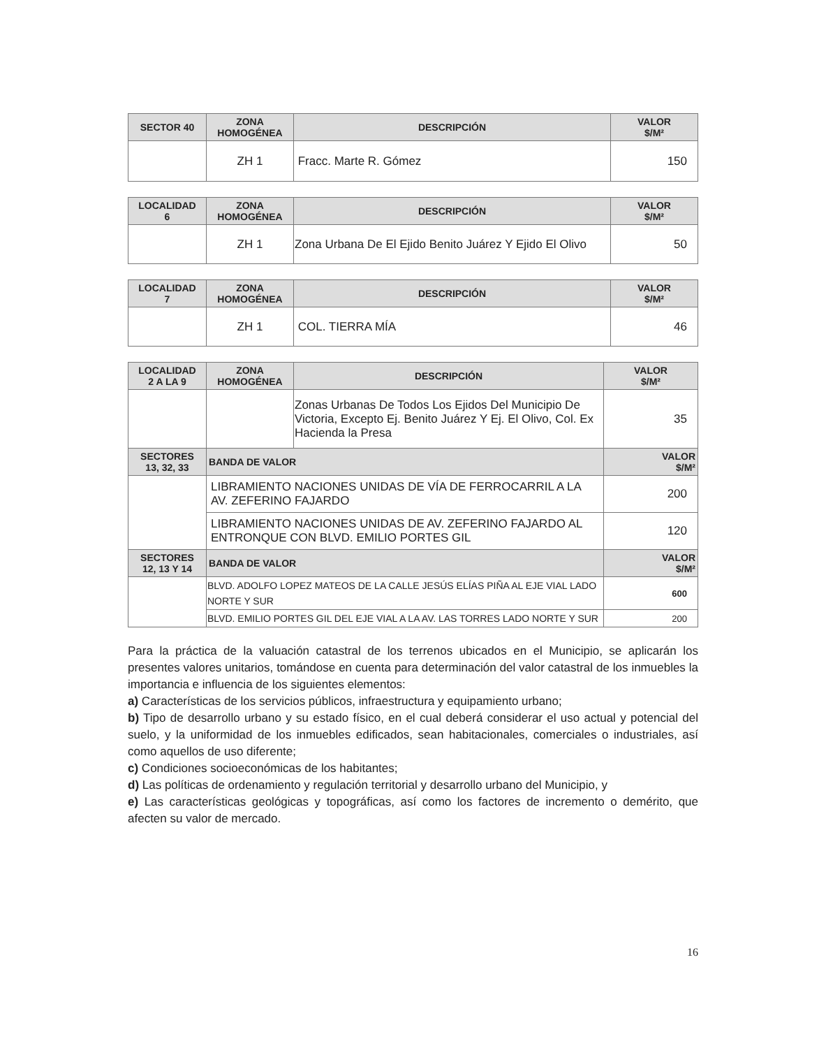| SECTOR 40 | ZONA HOMOGÉNEA | DESCRIPCIÓN | VALOR $/M² |
| --- | --- | --- | --- |
| | ZH 1 | Fracc. Marte R. Gómez | 150 |
| LOCALIDAD 6 | ZONA HOMOGÉNEA | DESCRIPCIÓN | VALOR $/M² |
| --- | --- | --- | --- |
| | ZH 1 | Zona Urbana De El Ejido Benito Juárez Y Ejido El Olivo | 50 |
| LOCALIDAD 7 | ZONA HOMOGÉNEA | DESCRIPCIÓN | VALOR $/M² |
| --- | --- | --- | --- |
| | ZH 1 | COL. TIERRA MÍA | 46 |
| LOCALIDAD 2 A LA 9 | ZONA HOMOGÉNEA | DESCRIPCIÓN | VALOR $/M² |
| --- | --- | --- | --- |
| | | Zonas Urbanas De Todos Los Ejidos Del Municipio De Victoria, Excepto Ej. Benito Juárez Y Ej. El Olivo, Col. Ex Hacienda la Presa | 35 |
| SECTORES 13, 32, 33 | BANDA DE VALOR | | VALOR $/M² |
| | LIBRAMIENTO NACIONES UNIDAS DE VÍA DE FERROCARRIL A LA AV. ZEFERINO FAJARDO | | 200 |
| | LIBRAMIENTO NACIONES UNIDAS DE AV. ZEFERINO FAJARDO AL ENTRONQUE CON BLVD. EMILIO PORTES GIL | | 120 |
| SECTORES 12, 13 Y 14 | BANDA DE VALOR | | VALOR $/M² |
| | BLVD. ADOLFO LOPEZ MATEOS DE LA CALLE JESÚS ELÍAS PIÑA AL EJE VIAL LADO NORTE Y SUR | | 600 |
| | BLVD. EMILIO PORTES GIL DEL EJE VIAL A LA AV. LAS TORRES LADO NORTE Y SUR | | 200 |
Para la práctica de la valuación catastral de los terrenos ubicados en el Municipio, se aplicarán los presentes valores unitarios, tomándose en cuenta para determinación del valor catastral de los inmuebles la importancia e influencia de los siguientes elementos:
a) Características de los servicios públicos, infraestructura y equipamiento urbano;
b) Tipo de desarrollo urbano y su estado físico, en el cual deberá considerar el uso actual y potencial del suelo, y la uniformidad de los inmuebles edificados, sean habitacionales, comerciales o industriales, así como aquellos de uso diferente;
c) Condiciones socioeconómicas de los habitantes;
d) Las políticas de ordenamiento y regulación territorial y desarrollo urbano del Municipio, y
e) Las características geológicas y topográficas, así como los factores de incremento o demérito, que afecten su valor de mercado.
16